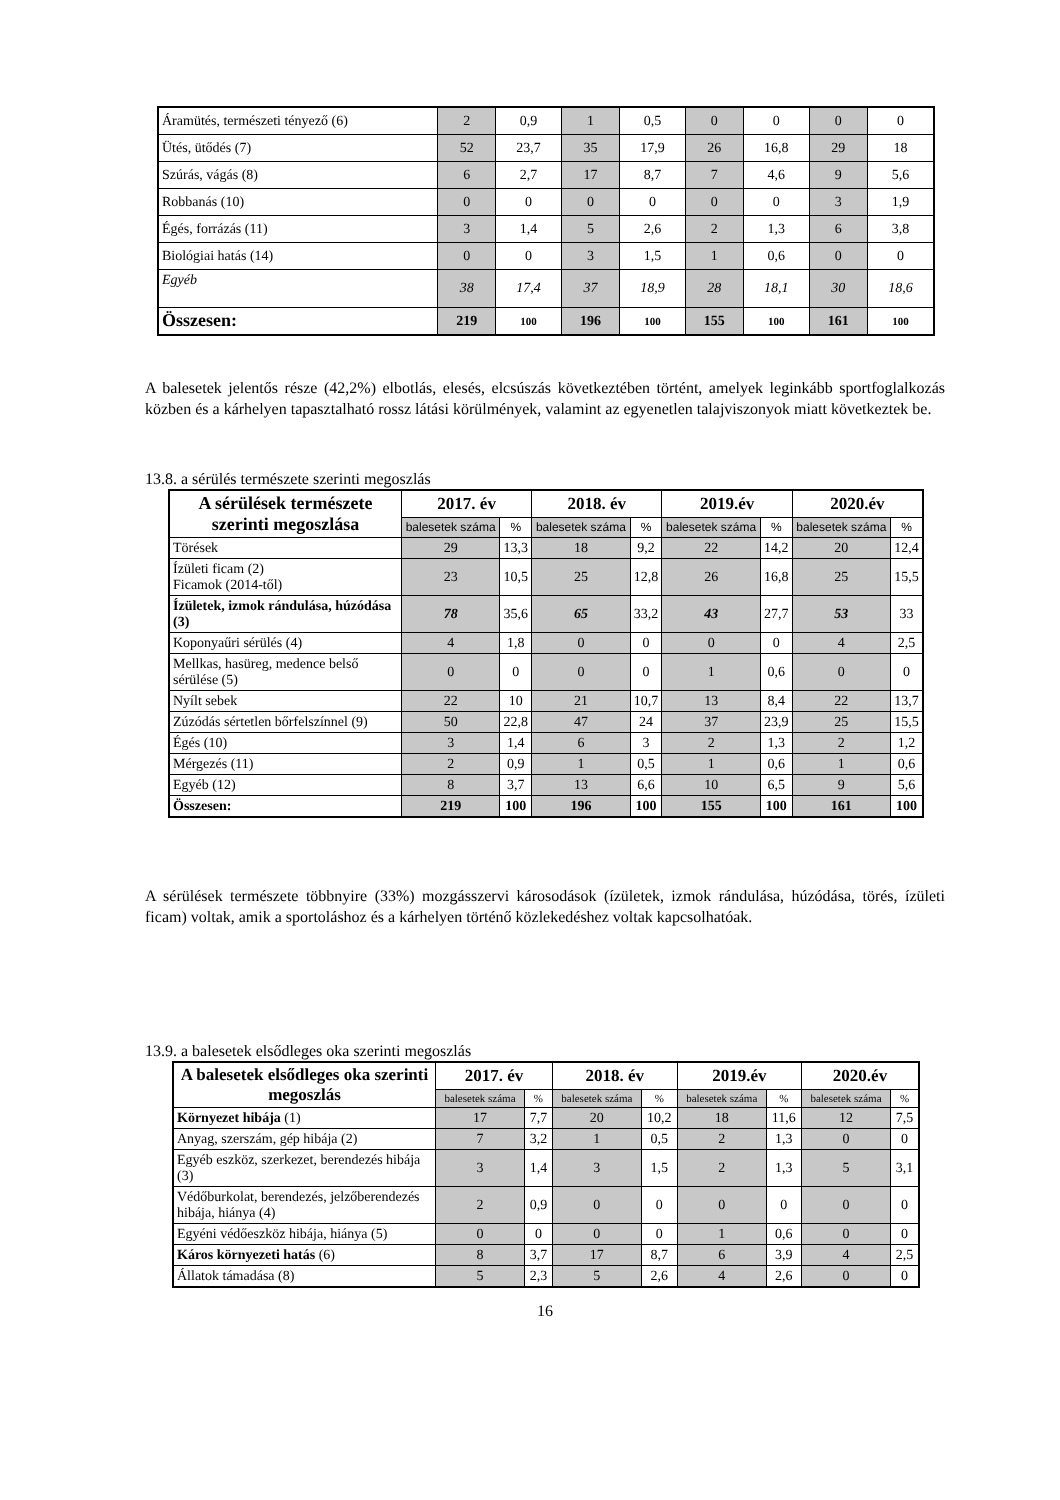| Áramütés, természeti tényező (6) | 2 | 0,9 | 1 | 0,5 | 0 | 0 | 0 | 0 |
| Ütés, ütődés (7) | 52 | 23,7 | 35 | 17,9 | 26 | 16,8 | 29 | 18 |
| Szúrás, vágás (8) | 6 | 2,7 | 17 | 8,7 | 7 | 4,6 | 9 | 5,6 |
| Robbanás (10) | 0 | 0 | 0 | 0 | 0 | 0 | 3 | 1,9 |
| Égés, forrázás (11) | 3 | 1,4 | 5 | 2,6 | 2 | 1,3 | 6 | 3,8 |
| Biológiai hatás (14) | 0 | 0 | 3 | 1,5 | 1 | 0,6 | 0 | 0 |
| Egyéb | 38 | 17,4 | 37 | 18,9 | 28 | 18,1 | 30 | 18,6 |
| Összesen: | 219 | 100 | 196 | 100 | 155 | 100 | 161 | 100 |
A balesetek jelentős része (42,2%) elbotlás, elesés, elcsúszás következtében történt, amelyek leginkább sportfoglalkozás közben és a kárhelyen tapasztalható rossz látási körülmények, valamint az egyenetlen talajviszonyok miatt következtek be.
13.8. a sérülés természete szerinti megoszlás
| A sérülések természete szerinti megoszlása | 2017. év | | 2018. év | | 2019.év | | 2020.év | |
| --- | --- | --- | --- | --- | --- | --- | --- | --- |
| | balesetek száma | % | balesetek száma | % | balesetek száma | % | balesetek száma | % |
| Törések | 29 | 13,3 | 18 | 9,2 | 22 | 14,2 | 20 | 12,4 |
| Ízületi ficam (2) Ficamok (2014-től) | 23 | 10,5 | 25 | 12,8 | 26 | 16,8 | 25 | 15,5 |
| Ízületek, izmok rándulása, húzódása (3) | 78 | 35,6 | 65 | 33,2 | 43 | 27,7 | 53 | 33 |
| Koponyaűri sérülés (4) | 4 | 1,8 | 0 | 0 | 0 | 0 | 4 | 2,5 |
| Mellkas, hasüreg, medence belső sérülése (5) | 0 | 0 | 0 | 0 | 1 | 0,6 | 0 | 0 |
| Nyílt sebek | 22 | 10 | 21 | 10,7 | 13 | 8,4 | 22 | 13,7 |
| Zúzódás sértetlen bőrfelszínnel (9) | 50 | 22,8 | 47 | 24 | 37 | 23,9 | 25 | 15,5 |
| Égés (10) | 3 | 1,4 | 6 | 3 | 2 | 1,3 | 2 | 1,2 |
| Mérgezés (11) | 2 | 0,9 | 1 | 0,5 | 1 | 0,6 | 1 | 0,6 |
| Egyéb (12) | 8 | 3,7 | 13 | 6,6 | 10 | 6,5 | 9 | 5,6 |
| Összesen: | 219 | 100 | 196 | 100 | 155 | 100 | 161 | 100 |
A sérülések természete többnyire (33%) mozgásszervi károsodások (ízületek, izmok rándulása, húzódása, törés, ízületi ficam) voltak, amik a sportoláshoz és a kárhelyen történő közlekedéshez voltak kapcsolhatóak.
13.9. a balesetek elsődleges oka szerinti megoszlás
| A balesetek elsődleges oka szerinti megoszlás | 2017. év | | 2018. év | | 2019.év | | 2020.év | |
| --- | --- | --- | --- | --- | --- | --- | --- | --- |
| | balesetek száma | % | balesetek száma | % | balesetek száma | % | balesetek száma | % |
| Környezet hibája (1) | 17 | 7,7 | 20 | 10,2 | 18 | 11,6 | 12 | 7,5 |
| Anyag, szerszám, gép hibája (2) | 7 | 3,2 | 1 | 0,5 | 2 | 1,3 | 0 | 0 |
| Egyéb eszköz, szerkezet, berendezés hibája (3) | 3 | 1,4 | 3 | 1,5 | 2 | 1,3 | 5 | 3,1 |
| Védőburkolat, berendezés, jelzőberendezés hibája, hiánya (4) | 2 | 0,9 | 0 | 0 | 0 | 0 | 0 | 0 |
| Egyéni védőeszköz hibája, hiánya (5) | 0 | 0 | 0 | 0 | 1 | 0,6 | 0 | 0 |
| Káros környezeti hatás (6) | 8 | 3,7 | 17 | 8,7 | 6 | 3,9 | 4 | 2,5 |
| Állatok támadása (8) | 5 | 2,3 | 5 | 2,6 | 4 | 2,6 | 0 | 0 |
16